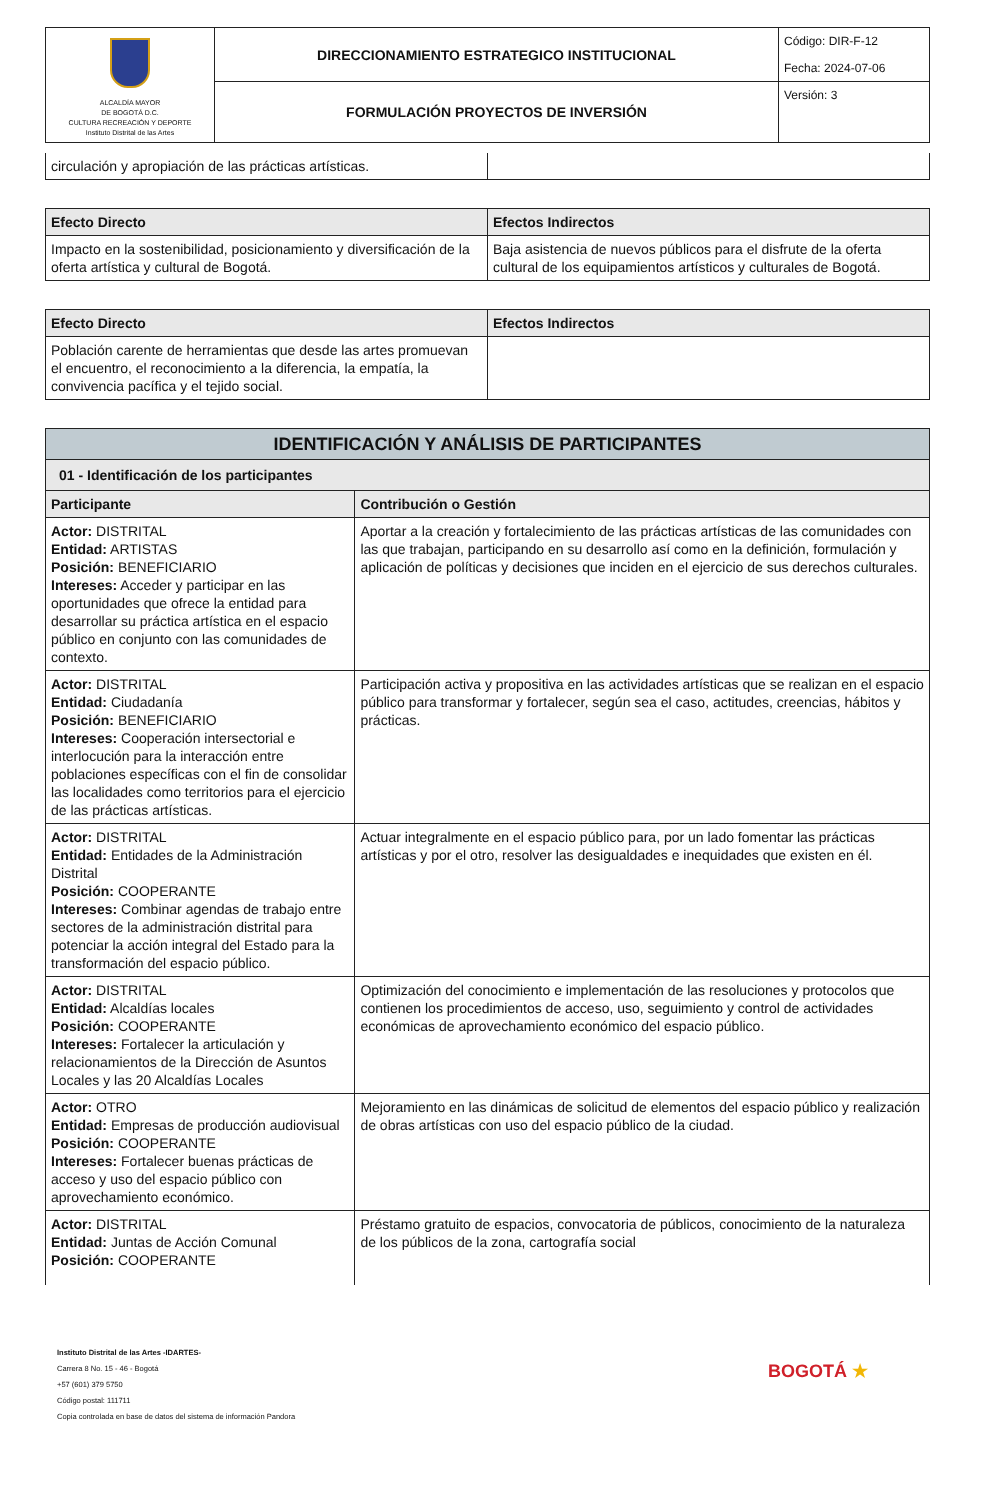| ALCALDÍA MAYOR DE BOGOTÁ D.C. CULTURA RECREACIÓN Y DEPORTE Instituto Distrital de las Artes | DIRECCIONAMIENTO ESTRATEGICO INSTITUCIONAL | Código: DIR-F-12 |
| | FORMULACIÓN PROYECTOS DE INVERSIÓN | Fecha: 2024-07-06 Versión: 3 |
| circulación y apropiación de las prácticas artísticas. | |
| Efecto Directo | Efectos Indirectos |
| --- | --- |
| Impacto en la sostenibilidad, posicionamiento y diversificación de la oferta artística y cultural de Bogotá. | Baja asistencia de nuevos públicos para el disfrute de la oferta cultural de los equipamientos artísticos y culturales de Bogotá. |
| Efecto Directo | Efectos Indirectos |
| --- | --- |
| Población carente de herramientas que desde las artes promuevan el encuentro, el reconocimiento a la diferencia, la empatía, la convivencia pacífica y el tejido social. | |
| IDENTIFICACIÓN Y ANÁLISIS DE PARTICIPANTES | |
| 01 - Identificación de los participantes | |
| Participante | Contribución o Gestión |
| Actor: DISTRITAL Entidad: ARTISTAS Posición: BENEFICIARIO Intereses: Acceder y participar en las oportunidades que ofrece la entidad para desarrollar su práctica artística en el espacio público en conjunto con las comunidades de contexto. | Aportar a la creación y fortalecimiento de las prácticas artísticas de las comunidades con las que trabajan, participando en su desarrollo así como en la definición, formulación y aplicación de políticas y decisiones que inciden en el ejercicio de sus derechos culturales. |
| Actor: DISTRITAL Entidad: Ciudadanía Posición: BENEFICIARIO Intereses: Cooperación intersectorial e interlocución para la interacción entre poblaciones específicas con el fin de consolidar las localidades como territorios para el ejercicio de las prácticas artísticas. | Participación activa y propositiva en las actividades artísticas que se realizan en el espacio público para transformar y fortalecer, según sea el caso, actitudes, creencias, hábitos y prácticas. |
| Actor: DISTRITAL Entidad: Entidades de la Administración Distrital Posición: COOPERANTE Intereses: Combinar agendas de trabajo entre sectores de la administración distrital para potenciar la acción integral del Estado para la transformación del espacio público. | Actuar integralmente en el espacio público para, por un lado fomentar las prácticas artísticas y por el otro, resolver las desigualdades e inequidades que existen en él. |
| Actor: DISTRITAL Entidad: Alcaldías locales Posición: COOPERANTE Intereses: Fortalecer la articulación y relacionamientos de la Dirección de Asuntos Locales y las 20 Alcaldías Locales | Optimización del conocimiento e implementación de las resoluciones y protocolos que contienen los procedimientos de acceso, uso, seguimiento y control de actividades económicas de aprovechamiento económico del espacio público. |
| Actor: OTRO Entidad: Empresas de producción audiovisual Posición: COOPERANTE Intereses: Fortalecer buenas prácticas de acceso y uso del espacio público con aprovechamiento económico. | Mejoramiento en las dinámicas de solicitud de elementos del espacio público y realización de obras artísticas con uso del espacio público de la ciudad. |
| Actor: DISTRITAL Entidad: Juntas de Acción Comunal Posición: COOPERANTE | Préstamo gratuito de espacios, convocatoria de públicos, conocimiento de la naturaleza de los públicos de la zona, cartografía social |
Instituto Distrital de las Artes -IDARTES-
Carrera 8 No. 15 - 46 - Bogotá
+57 (601) 379 5750
Código postal: 111711
Copia controlada en base de datos del sistema de información Pandora
BOGOTÁ ★